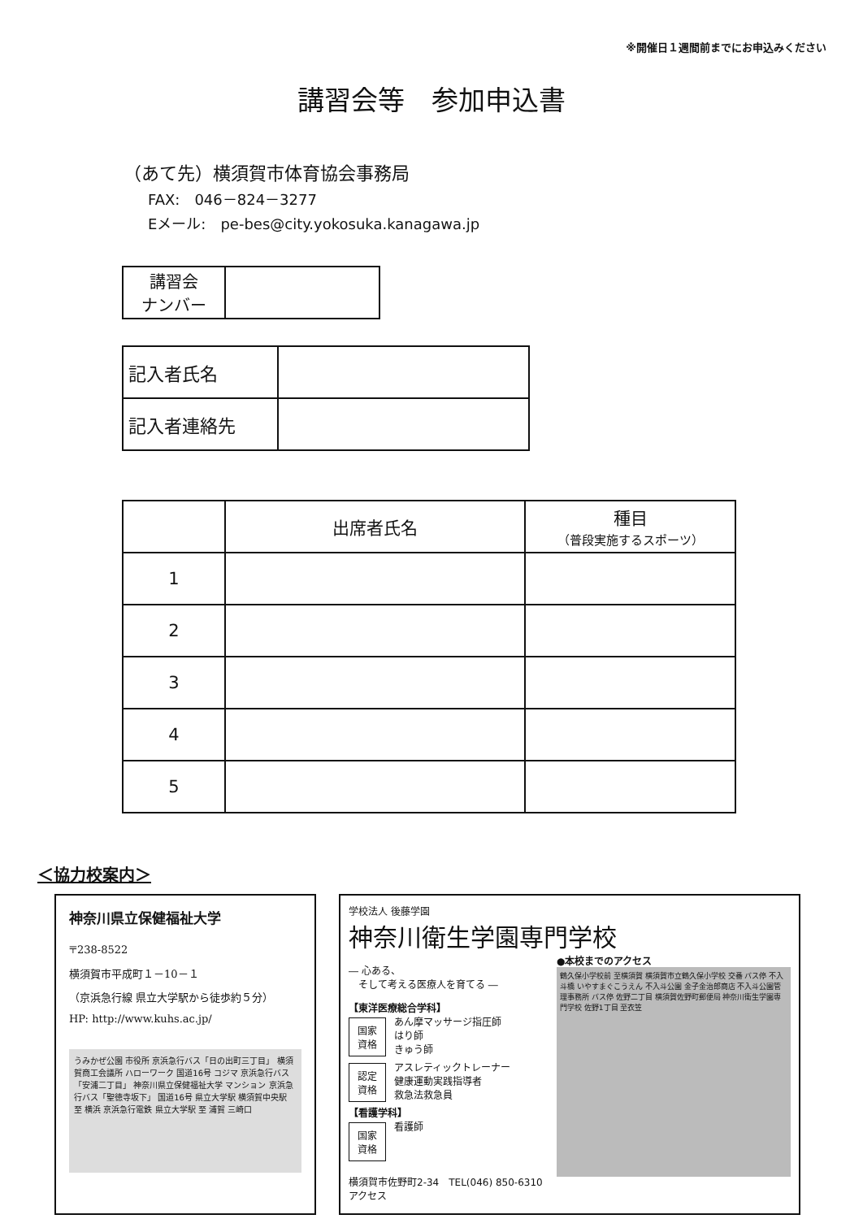※開催日１週間前までにお申込みください
講習会等　参加申込書
（あて先）横須賀市体育協会事務局
FAX:　046－824－3277
Eメール:　pe-bes@city.yokosuka.kanagawa.jp
| 講習会 ナンバー | |
| 記入者氏名 | |
| 記入者連絡先 | |
| | 出席者氏名 | 種目 （普段実施するスポーツ） |
| --- | --- | --- |
| 1 | | |
| 2 | | |
| 3 | | |
| 4 | | |
| 5 | | |
＜協力校案内＞
神奈川県立保健福祉大学
〒238-8522
横須賀市平成町１－10－１
（京浜急行線 県立大学駅から徒歩約５分）
HP: http://www.kuhs.ac.jp/
うみかぜ公園 市役所 京浜急行バス「日の出町三丁目」 横須賀商工会議所 ハローワーク 国道16号 コジマ 京浜急行バス「安浦二丁目」 神奈川県立保健福祉大学 マンション 京浜急行バス「聖徳寺坂下」 国道16号 県立大学駅 横須賀中央駅 至 横浜 京浜急行電鉄 県立大学駅 至 浦賀 三崎口
学校法人 後藤学園
神奈川衛生学園専門学校
― 心ある、
　そして考える医療人を育てる ―
【東洋医療総合学科】
国家
資格
あん摩マッサージ指圧師
はり師
きゅう師
認定
資格
アスレティックトレーナー
健康運動実践指導者
救急法救急員
【看護学科】
国家
資格
看護師
横須賀市佐野町2-34　TEL(046) 850-6310　アクセス
●本校までのアクセス
鶴久保小学校前 至横須賀 横須賀市立鶴久保小学校 交番 バス停 不入斗橋 いやすまぐこうえん 不入斗公園 金子金治郎商店 不入斗公園管理事務所 バス停 佐野二丁目 横須賀佐野町郵便局 神奈川衛生学園専門学校 佐野1丁目 至衣笠